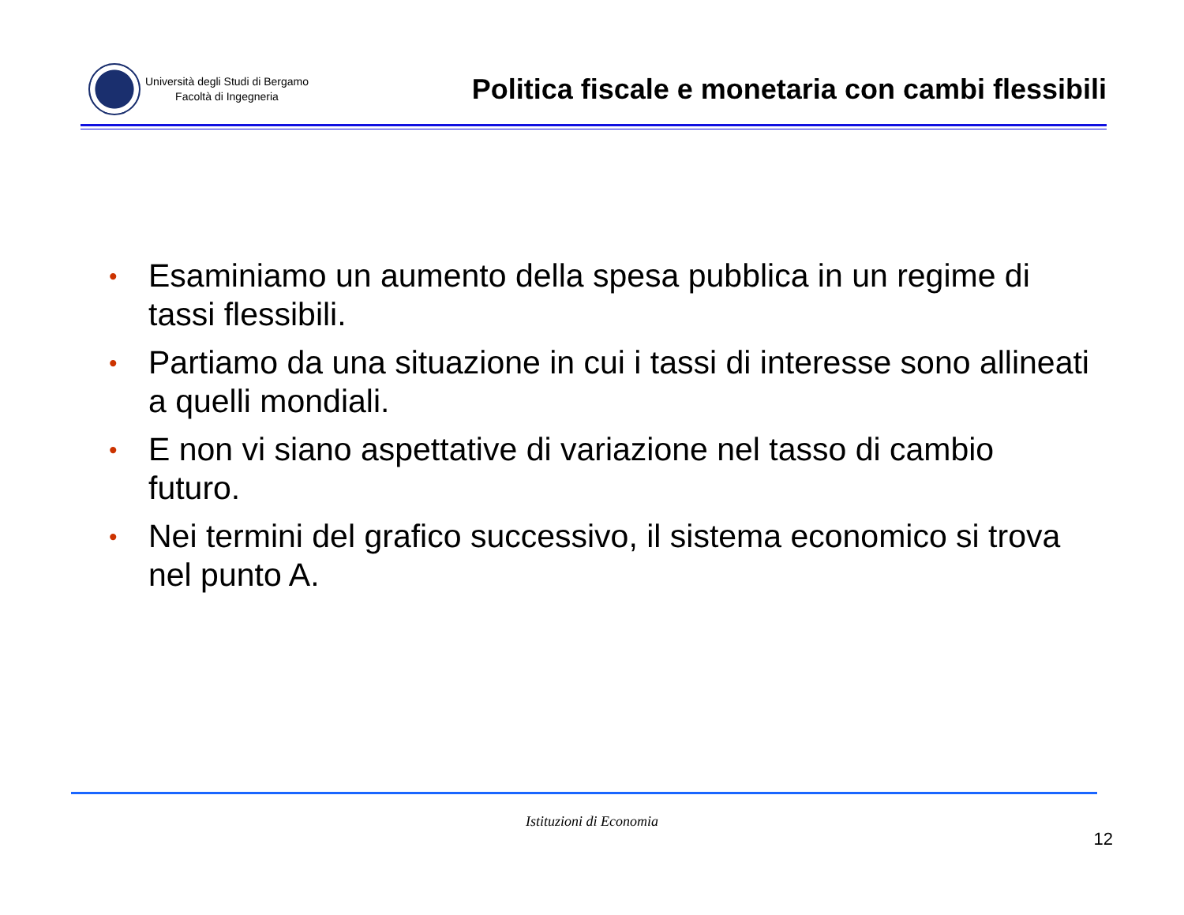Università degli Studi di Bergamo
Facoltà di Ingegneria
Politica fiscale e monetaria con cambi flessibili
• Esaminiamo un aumento della spesa pubblica in un regime di tassi flessibili.
• Partiamo da una situazione in cui i tassi di interesse sono allineati a quelli mondiali.
• E non vi siano aspettative di variazione nel tasso di cambio futuro.
• Nei termini del grafico successivo, il sistema economico si trova nel punto A.
Istituzioni di Economia
12